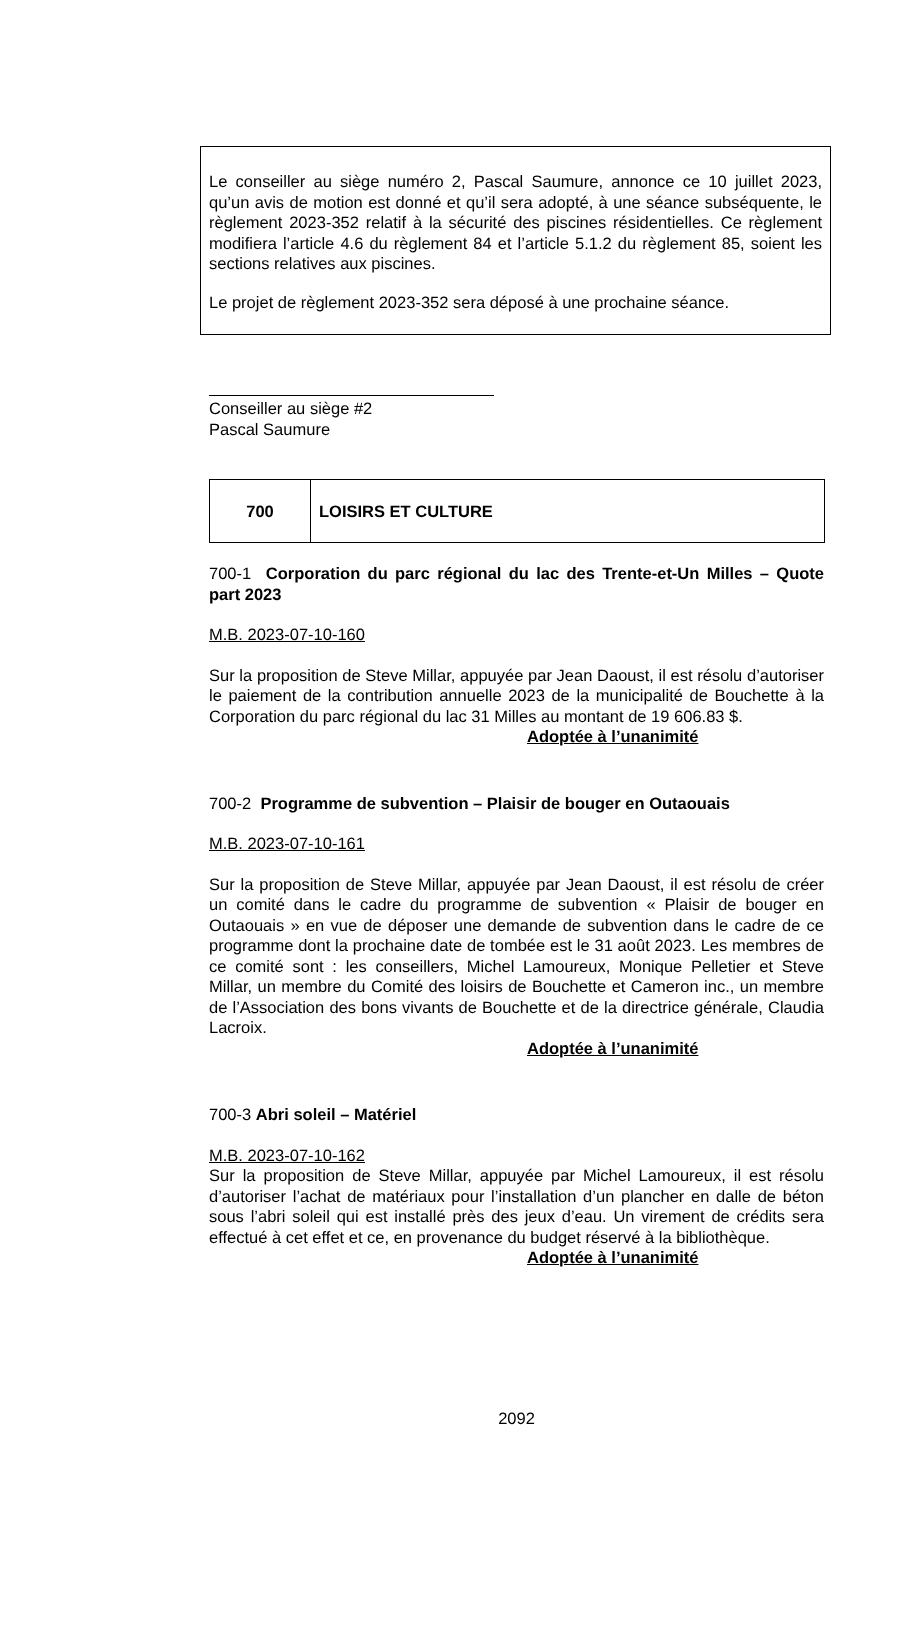Le conseiller au siège numéro 2, Pascal Saumure, annonce ce 10 juillet 2023, qu’un avis de motion est donné et qu’il sera adopté, à une séance subséquente, le règlement 2023-352 relatif à la sécurité des piscines résidentielles. Ce règlement modifiera l’article 4.6 du règlement 84 et l’article 5.1.2 du règlement 85, soient les sections relatives aux piscines.
Le projet de règlement 2023-352 sera déposé à une prochaine séance.
Conseiller au siège #2
Pascal Saumure
| 700 | LOISIRS ET CULTURE |
700-1 Corporation du parc régional du lac des Trente-et-Un Milles – Quote part 2023
M.B. 2023-07-10-160
Sur la proposition de Steve Millar, appuyée par Jean Daoust, il est résolu d’autoriser le paiement de la contribution annuelle 2023 de la municipalité de Bouchette à la Corporation du parc régional du lac 31 Milles au montant de 19 606.83 $.
Adoptée à l’unanimité
700-2 Programme de subvention – Plaisir de bouger en Outaouais
M.B. 2023-07-10-161
Sur la proposition de Steve Millar, appuyée par Jean Daoust, il est résolu de créer un comité dans le cadre du programme de subvention « Plaisir de bouger en Outaouais » en vue de déposer une demande de subvention dans le cadre de ce programme dont la prochaine date de tombée est le 31 août 2023. Les membres de ce comité sont : les conseillers, Michel Lamoureux, Monique Pelletier et Steve Millar, un membre du Comité des loisirs de Bouchette et Cameron inc., un membre de l’Association des bons vivants de Bouchette et de la directrice générale, Claudia Lacroix.
Adoptée à l’unanimité
700-3 Abri soleil – Matériel
M.B. 2023-07-10-162
Sur la proposition de Steve Millar, appuyée par Michel Lamoureux, il est résolu d’autoriser l’achat de matériaux pour l’installation d’un plancher en dalle de béton sous l’abri soleil qui est installé près des jeux d’eau. Un virement de crédits sera effectué à cet effet et ce, en provenance du budget réservé à la bibliothèque.
Adoptée à l’unanimité
2092